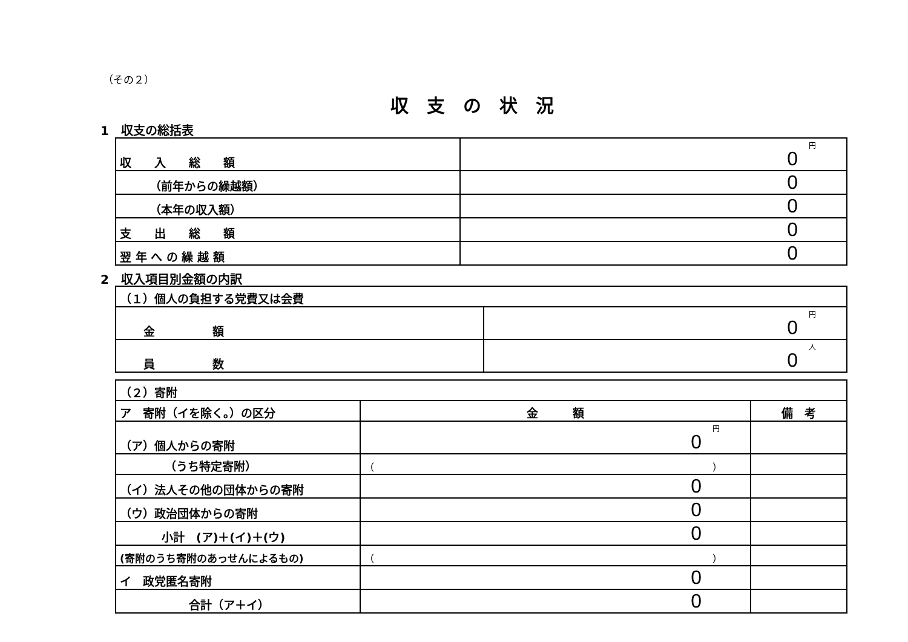（その２）
収支の状況
1　収支の総括表
| 収 入 総 額 | 円 0 |
| （前年からの繰越額） | 0 |
| （本年の収入額） | 0 |
| 支 出 総 額 | 0 |
| 翌 年 へ の 繰 越 額 | 0 |
2　収入項目別金額の内訳
| （１）個人の負担する党費又は会費 | |
| 金 額 | 円 0 |
| 員 数 | 人 0 |
| （２）寄附 | | |
| ア 寄附（イを除く。）の区分 | 金 額 | 備 考 |
| （ア）個人からの寄附 | 円 0 | |
| （うち特定寄附） | （ ） | |
| （イ）法人その他の団体からの寄附 | 0 | |
| （ウ）政治団体からの寄附 | 0 | |
| 小計 (ア)＋(イ)＋(ウ) | 0 | |
| (寄附のうち寄附のあっせんによるもの) | （ ） | |
| イ 政党匿名寄附 | 0 | |
| 合計（ア＋イ） | 0 | |